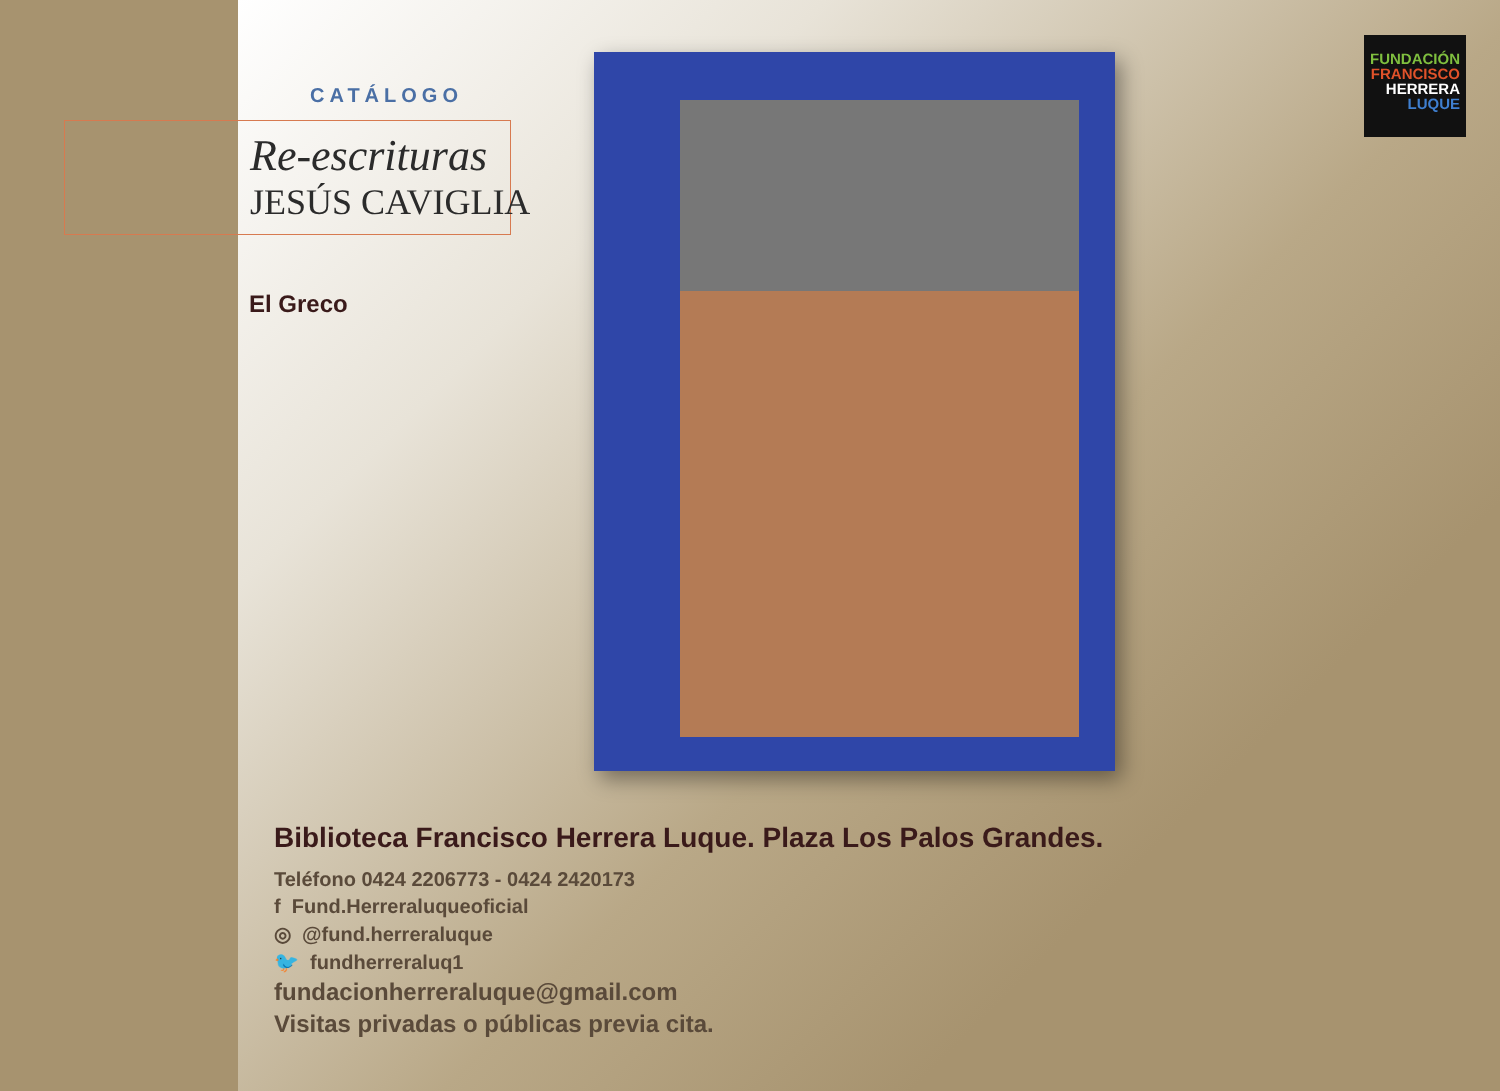CATÁLOGO
Re-escrituras
JESÚS CAVIGLIA
El Greco
FUNDACIÓN
FRANCISCO
HERRERA
LUQUE
Biblioteca Francisco Herrera Luque. Plaza Los Palos Grandes.
Teléfono 0424 2206773 - 0424 2420173
f Fund.Herreraluqueoficial
◎ @fund.herreraluque
🐦 fundherreraluq1
fundacionherreraluque@gmail.com
Visitas privadas o públicas previa cita.